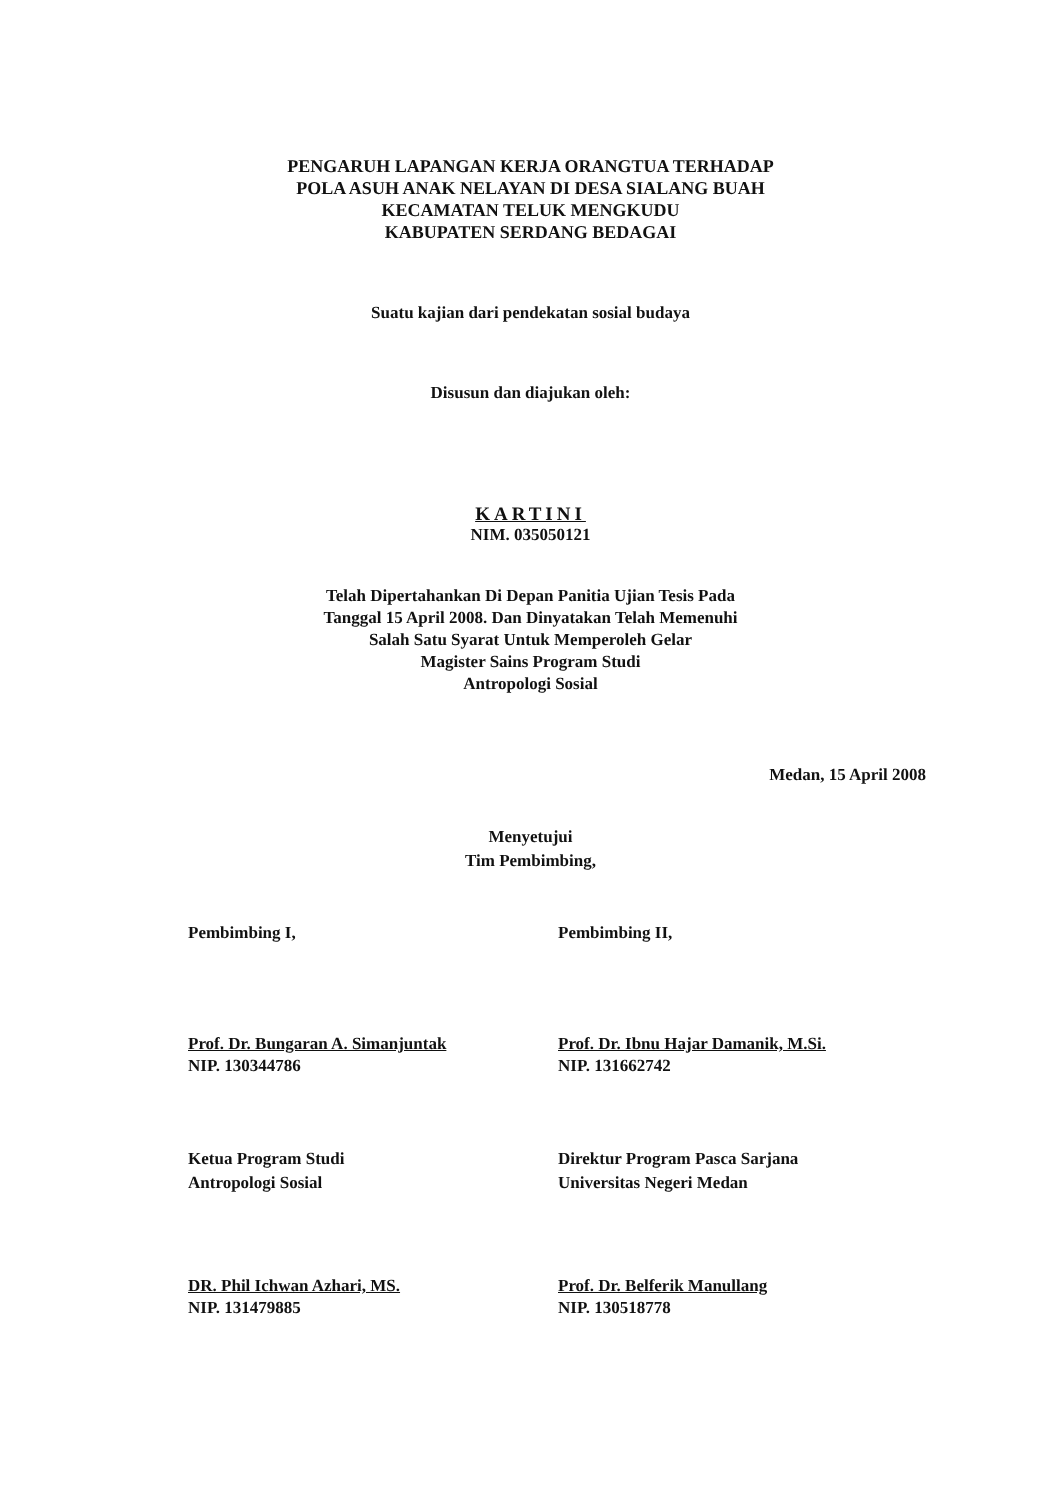PENGARUH LAPANGAN KERJA ORANGTUA TERHADAP
POLA ASUH ANAK NELAYAN DI DESA SIALANG BUAH
KECAMATAN TELUK MENGKUDU
KABUPATEN SERDANG BEDAGAI
Suatu kajian dari pendekatan sosial budaya
Disusun dan diajukan oleh:
KARTINI
NIM. 035050121
Telah Dipertahankan Di Depan Panitia Ujian Tesis Pada
Tanggal 15 April 2008. Dan Dinyatakan Telah Memenuhi
Salah Satu Syarat Untuk Memperoleh Gelar
Magister Sains Program Studi
Antropologi Sosial
Medan, 15 April 2008
Menyetujui
Tim Pembimbing,
Pembimbing I, Pembimbing II,
Prof. Dr. Bungaran A. Simanjuntak
NIP. 130344786
Prof. Dr. Ibnu Hajar Damanik, M.Si.
NIP. 131662742
Ketua Program Studi
Antropologi Sosial
Direktur Program Pasca Sarjana
Universitas Negeri Medan
DR. Phil Ichwan Azhari, MS.
NIP. 131479885
Prof. Dr. Belferik Manullang
NIP. 130518778